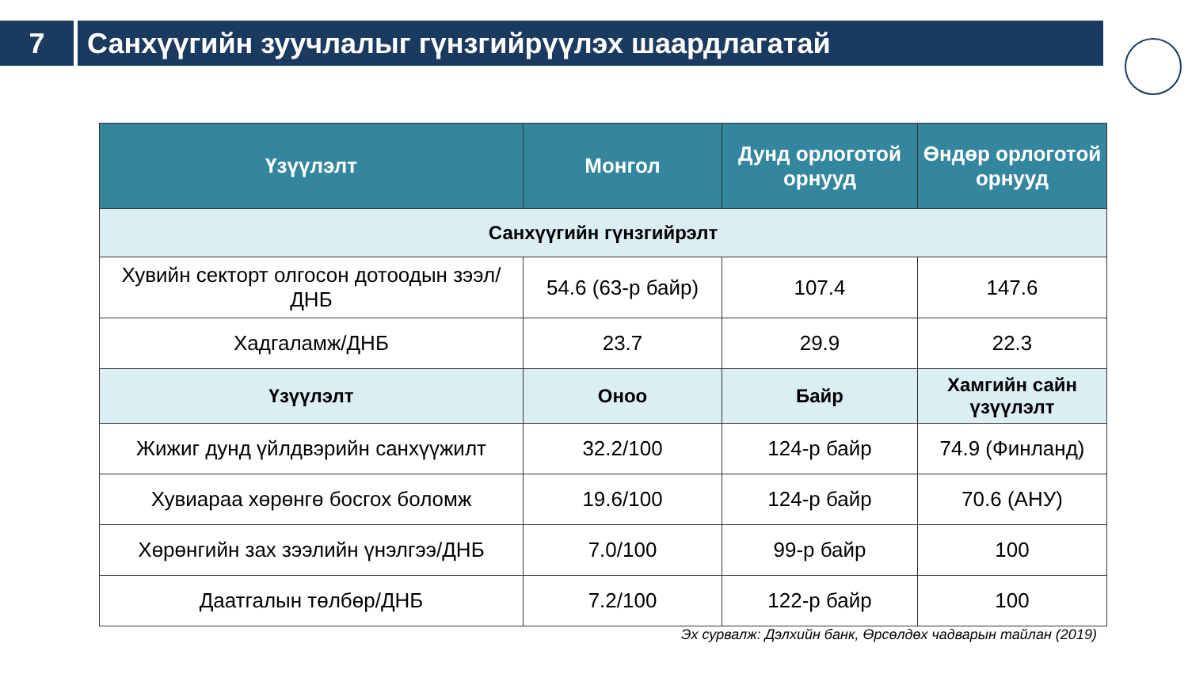7 Санхүүгийн зуучлалыг гүнзгийрүүлэх шаардлагатай
| Үзүүлэлт | Монгол | Дунд орлоготой орнууд | Өндөр орлоготой орнууд |
| --- | --- | --- | --- |
| Санхүүгийн гүнзгийрэлт | | | |
| Хувийн секторт олгосон дотоодын зээл/ДНБ | 54.6 (63-р байр) | 107.4 | 147.6 |
| Хадгаламж/ДНБ | 23.7 | 29.9 | 22.3 |
| Үзүүлэлт | Оноо | Байр | Хамгийн сайн үзүүлэлт |
| Жижиг дунд үйлдвэрийн санхүүжилт | 32.2/100 | 124-р байр | 74.9 (Финланд) |
| Хувиараа хөрөнгө босгох боломж | 19.6/100 | 124-р байр | 70.6 (АНУ) |
| Хөрөнгийн зах зээлийн үнэлгээ/ДНБ | 7.0/100 | 99-р байр | 100 |
| Даатгалын төлбөр/ДНБ | 7.2/100 | 122-р байр | 100 |
Эх сурвалж: Дэлхийн банк, Өрсөлдөх чадварын тайлан (2019)